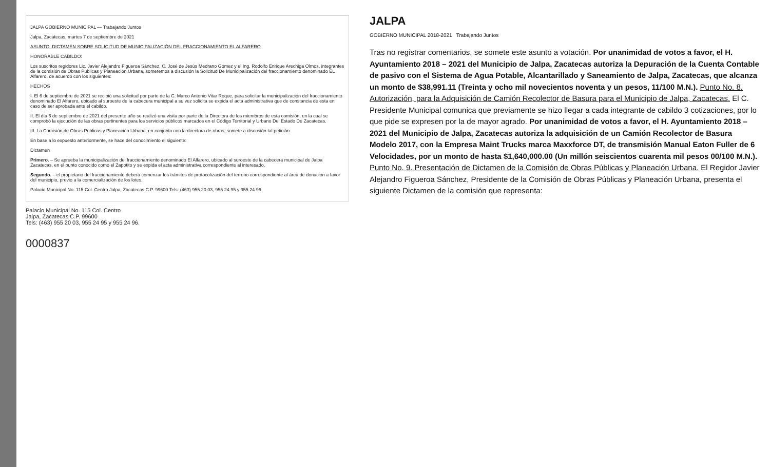JALPA GOBIERNO MUNICIPAL — Trabajando Juntos
Jalpa, Zacatecas, martes 7 de septiembre de 2021
ASUNTO: DICTAMEN SOBRE SOLICITUD DE MUNICIPALIZACIÓN DEL FRACCIONAMIENTO EL ALFARERO
HONORABLE CABILDO:
Los suscritos regidores Lic. Javier Alejandro Figueroa Sánchez, C. José de Jesús Medrano Gómez y el Ing. Rodolfo Enrique Arechiga Olmos, integrantes de la comisión de Obras Públicas y Planeación Urbana, sometemos a discusión la Solicitud De Municipalización del fraccionamiento denominado EL Alfarero, de acuerdo con los siguientes:
HECHOS
I. El 6 de septiembre de 2021 se recibió una solicitud por parte de la C. Marco Antonio Vitar Roque, para solicitar la municipalización del fraccionamiento denominado El Alfarero, ubicado al suroeste de la cabecera municipal a su vez solicita se expida el acta administrativa que de constancia de esta en caso de ser aprobada ante el cabildo.
II. El día 6 de septiembre de 2021 del presente año se realizó una visita por parte de la Directora de los miembros de esta comisión, en la cual se comprobó la ejecución de las obras pertinentes para los servicios públicos marcados en el Código Territorial y Urbano Del Estado De Zacatecas.
III. La Comisión de Obras Publicas y Planeación Urbana, en conjunto con la directora de obras, somete a discusión tal petición.
En base a lo expuesto anteriormente, se hace del conocimiento el siguiente:
Dictamen
Primero. – Se aprueba la municipalización del fraccionamiento denominado El Alfarero, ubicado al suroeste de la cabecera municipal de Jalpa Zacatecas, en el punto conocido como el Zapotito y se expida el acta administrativa correspondiente al interesado.
Segundo. – el propietario del fraccionamiento deberá comenzar los trámites de protocolización del terreno correspondiente al área de donación a favor del municipio, previo a la comercialización de los lotes.
Palacio Municipal No. 115 Col. Centro Jalpa, Zacatecas C.P. 99600 Tels: (463) 955 20 03, 955 24 95 y 955 24 96
Palacio Municipal No. 115 Col. Centro
Jalpa, Zacatecas C.P. 99600
Tels: (463) 955 20 03, 955 24 95 y 955 24 96.
0000837
JALPA
GOBIERNO MUNICIPAL 2018-2021 Trabajando Juntos
Tras no registrar comentarios, se somete este asunto a votación. Por unanimidad de votos a favor, el H. Ayuntamiento 2018 – 2021 del Municipio de Jalpa, Zacatecas autoriza la Depuración de la Cuenta Contable de pasivo con el Sistema de Agua Potable, Alcantarillado y Saneamiento de Jalpa, Zacatecas, que alcanza un monto de $38,991.11 (Treinta y ocho mil novecientos noventa y un pesos, 11/100 M.N.). Punto No. 8. Autorización, para la Adquisición de Camión Recolector de Basura para el Municipio de Jalpa, Zacatecas. El C. Presidente Municipal comunica que previamente se hizo llegar a cada integrante de cabildo 3 cotizaciones, por lo que pide se expresen por la de mayor agrado. Por unanimidad de votos a favor, el H. Ayuntamiento 2018 – 2021 del Municipio de Jalpa, Zacatecas autoriza la adquisición de un Camión Recolector de Basura Modelo 2017, con la Empresa Maint Trucks marca Maxxforce DT, de transmisión Manual Eaton Fuller de 6 Velocidades, por un monto de hasta $1,640,000.00 (Un millón seiscientos cuarenta mil pesos 00/100 M.N.). Punto No. 9. Presentación de Dictamen de la Comisión de Obras Públicas y Planeación Urbana. El Regidor Javier Alejandro Figueroa Sánchez, Presidente de la Comisión de Obras Públicas y Planeación Urbana, presenta el siguiente Dictamen de la comisión que representa: